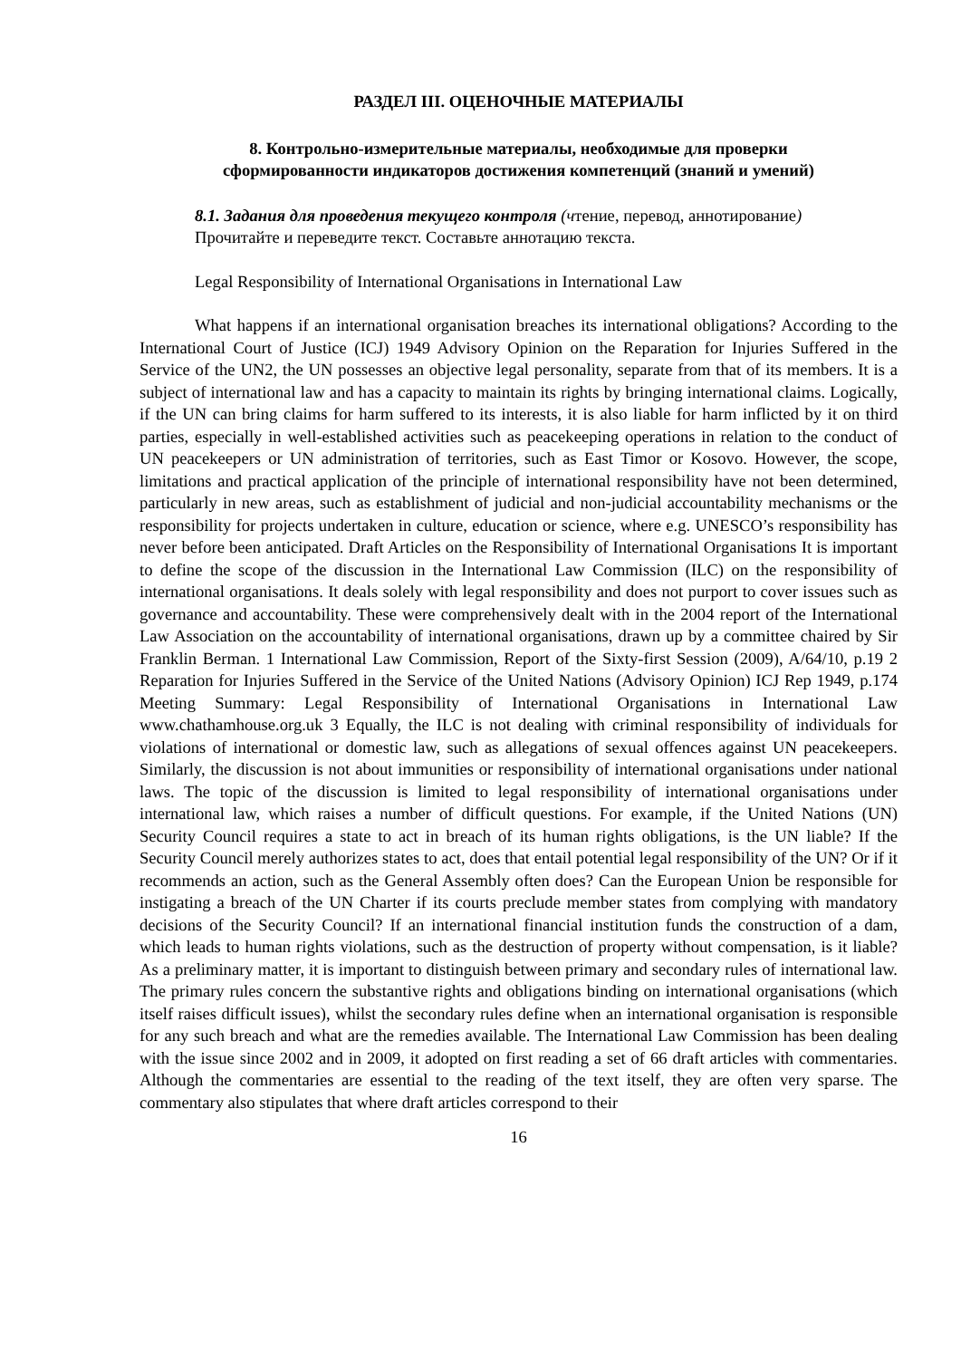РАЗДЕЛ III. ОЦЕНОЧНЫЕ МАТЕРИАЛЫ
8. Контрольно-измерительные материалы, необходимые для проверки
сформированности индикаторов достижения компетенций (знаний и умений)
8.1. Задания для проведения текущего контроля (чтение, перевод, аннотирование)
Прочитайте и переведите текст. Составьте аннотацию текста.
Legal Responsibility of International Organisations in International Law
What happens if an international organisation breaches its international obligations? According to the International Court of Justice (ICJ) 1949 Advisory Opinion on the Reparation for Injuries Suffered in the Service of the UN2, the UN possesses an objective legal personality, separate from that of its members. It is a subject of international law and has a capacity to maintain its rights by bringing international claims. Logically, if the UN can bring claims for harm suffered to its interests, it is also liable for harm inflicted by it on third parties, especially in well-established activities such as peacekeeping operations in relation to the conduct of UN peacekeepers or UN administration of territories, such as East Timor or Kosovo. However, the scope, limitations and practical application of the principle of international responsibility have not been determined, particularly in new areas, such as establishment of judicial and non-judicial accountability mechanisms or the responsibility for projects undertaken in culture, education or science, where e.g. UNESCO’s responsibility has never before been anticipated. Draft Articles on the Responsibility of International Organisations It is important to define the scope of the discussion in the International Law Commission (ILC) on the responsibility of international organisations. It deals solely with legal responsibility and does not purport to cover issues such as governance and accountability. These were comprehensively dealt with in the 2004 report of the International Law Association on the accountability of international organisations, drawn up by a committee chaired by Sir Franklin Berman. 1 International Law Commission, Report of the Sixty-first Session (2009), A/64/10, p.19 2 Reparation for Injuries Suffered in the Service of the United Nations (Advisory Opinion) ICJ Rep 1949, p.174 Meeting Summary: Legal Responsibility of International Organisations in International Law www.chathamhouse.org.uk 3 Equally, the ILC is not dealing with criminal responsibility of individuals for violations of international or domestic law, such as allegations of sexual offences against UN peacekeepers. Similarly, the discussion is not about immunities or responsibility of international organisations under national laws. The topic of the discussion is limited to legal responsibility of international organisations under international law, which raises a number of difficult questions. For example, if the United Nations (UN) Security Council requires a state to act in breach of its human rights obligations, is the UN liable? If the Security Council merely authorizes states to act, does that entail potential legal responsibility of the UN? Or if it recommends an action, such as the General Assembly often does? Can the European Union be responsible for instigating a breach of the UN Charter if its courts preclude member states from complying with mandatory decisions of the Security Council? If an international financial institution funds the construction of a dam, which leads to human rights violations, such as the destruction of property without compensation, is it liable? As a preliminary matter, it is important to distinguish between primary and secondary rules of international law. The primary rules concern the substantive rights and obligations binding on international organisations (which itself raises difficult issues), whilst the secondary rules define when an international organisation is responsible for any such breach and what are the remedies available. The International Law Commission has been dealing with the issue since 2002 and in 2009, it adopted on first reading a set of 66 draft articles with commentaries. Although the commentaries are essential to the reading of the text itself, they are often very sparse. The commentary also stipulates that where draft articles correspond to their
16